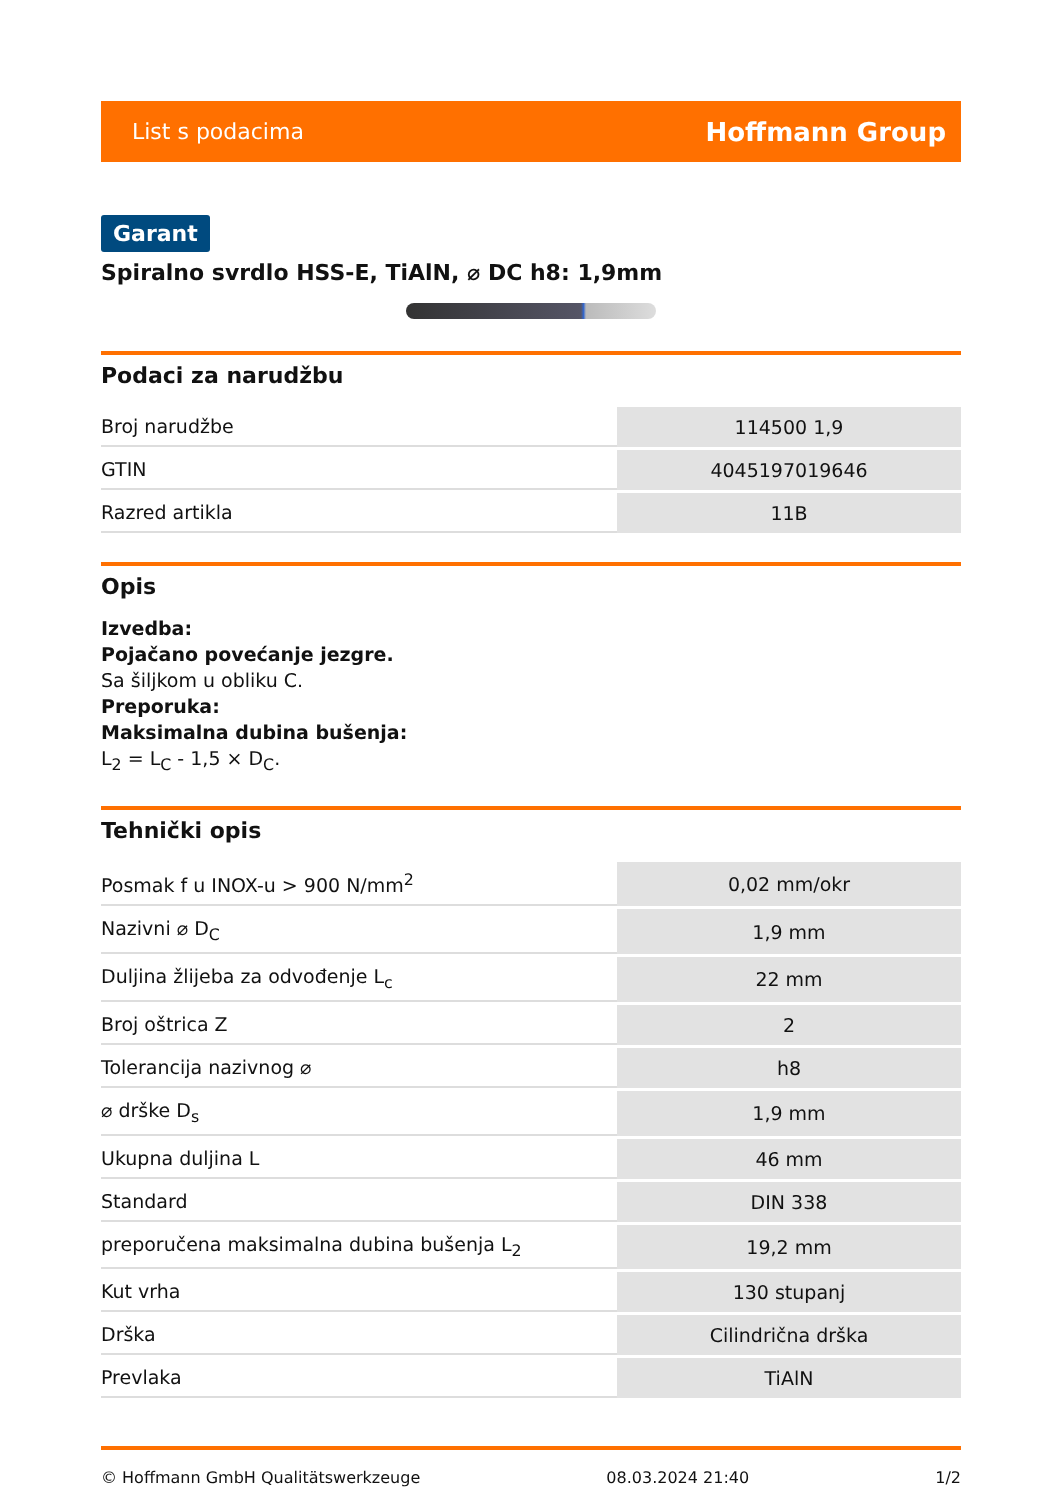List s podacima Hoffmann Group
Garant
Spiralno svrdlo HSS-E, TiAlN, ⌀ DC h8: 1,9mm
Podaci za narudžbu
| Broj narudžbe | 114500 1,9 |
| GTIN | 4045197019646 |
| Razred artikla | 11B |
Opis
Izvedba:
Pojačano povećanje jezgre.
Sa šiljkom u obliku C.
Preporuka:
Maksimalna dubina bušenja:
L<sub>2</sub> = L<sub>C</sub> - 1,5 × D<sub>C</sub>.
Tehnički opis
| Posmak f u INOX-u > 900 N/mm<sup>2</sup> | 0,02 mm/okr |
| Nazivni ⌀ D<sub>C</sub> | 1,9 mm |
| Duljina žlijeba za odvođenje L<sub>c</sub> | 22 mm |
| Broj oštrica Z | 2 |
| Tolerancija nazivnog ⌀ | h8 |
| ⌀ drške D<sub>s</sub> | 1,9 mm |
| Ukupna duljina L | 46 mm |
| Standard | DIN 338 |
| preporučena maksimalna dubina bušenja L<sub>2</sub> | 19,2 mm |
| Kut vrha | 130 stupanj |
| Drška | Cilindrična drška |
| Prevlaka | TiAlN |
© Hoffmann GmbH Qualitätswerkzeuge 08.03.2024 21:40 1/2